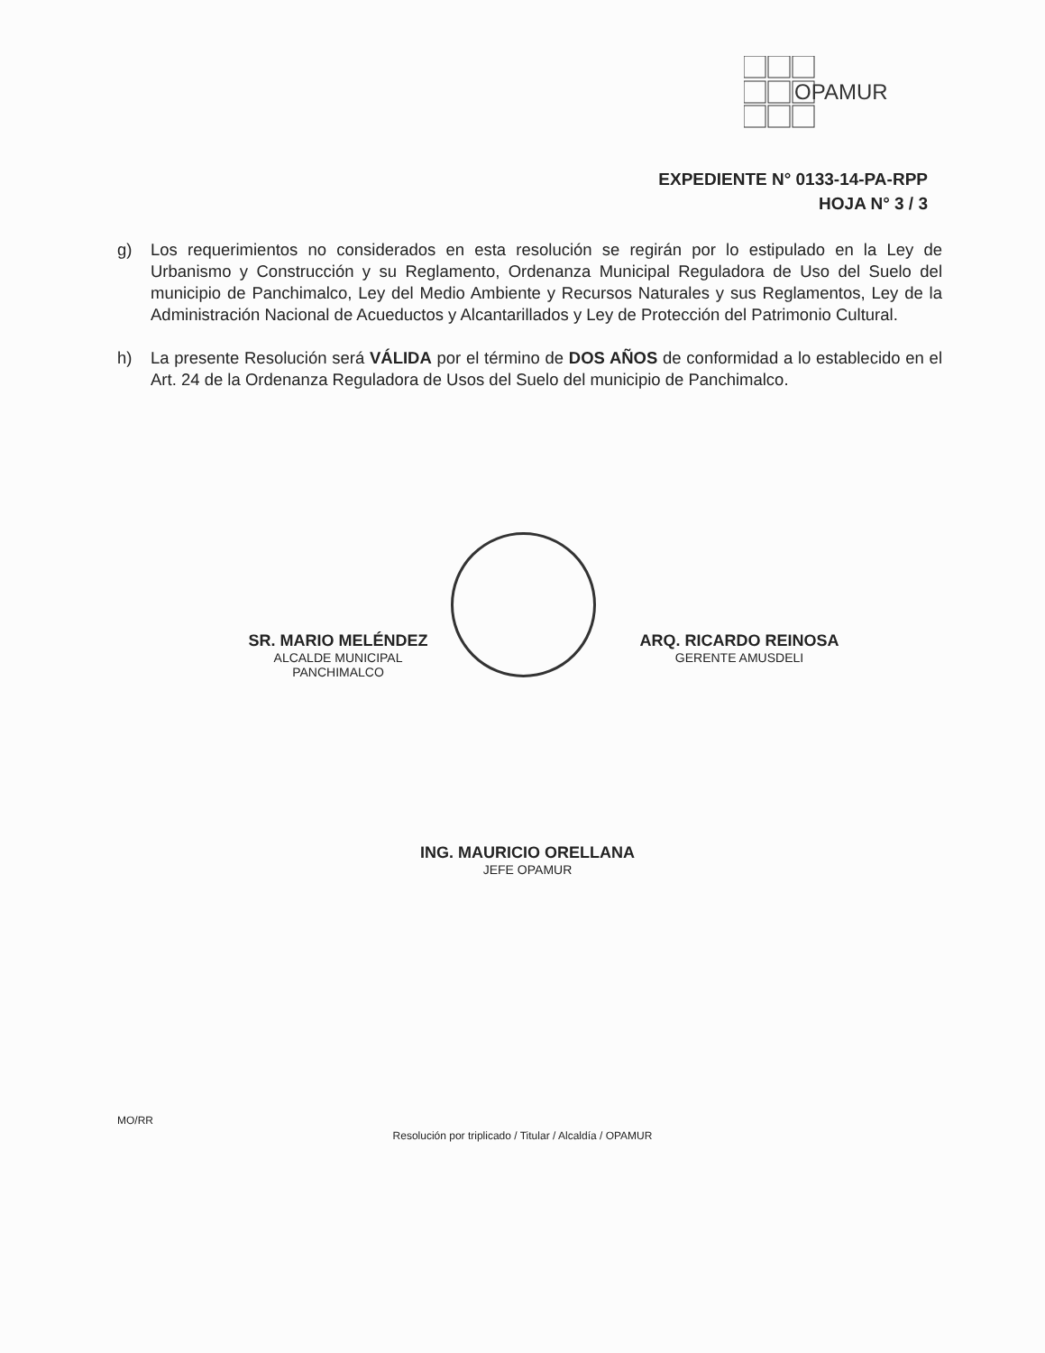OPAMUR
EXPEDIENTE N° 0133-14-PA-RPP
HOJA N° 3 / 3
g) Los requerimientos no considerados en esta resolución se regirán por lo estipulado en la Ley de Urbanismo y Construcción y su Reglamento, Ordenanza Municipal Reguladora de Uso del Suelo del municipio de Panchimalco, Ley del Medio Ambiente y Recursos Naturales y sus Reglamentos, Ley de la Administración Nacional de Acueductos y Alcantarillados y Ley de Protección del Patrimonio Cultural.
h) La presente Resolución será VÁLIDA por el término de DOS AÑOS de conformidad a lo establecido en el Art. 24 de la Ordenanza Reguladora de Usos del Suelo del municipio de Panchimalco.
SR. MARIO MELÉNDEZ
ALCALDE MUNICIPAL
PANCHIMALCO
ARQ. RICARDO REINOSA
GERENTE AMUSDELI
ING. MAURICIO ORELLANA
JEFE OPAMUR
MO/RR
Resolución por triplicado / Titular / Alcaldía / OPAMUR